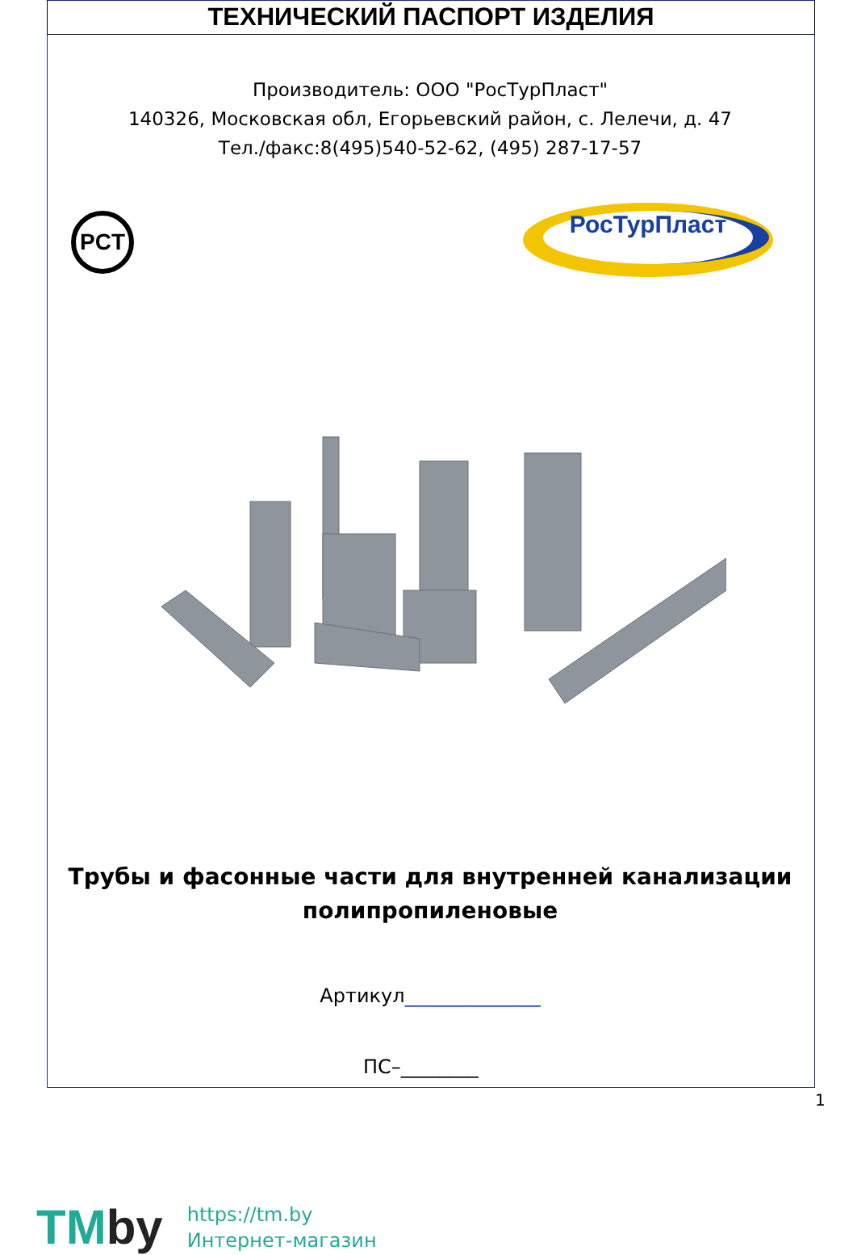ТЕХНИЧЕСКИЙ ПАСПОРТ ИЗДЕЛИЯ
Производитель: ООО "РосТурПласт"
140326, Московская обл, Егорьевский район, с. Лелечи, д. 47
Тел./факс:8(495)540-52-62, (495) 287-17-57
PCT
РосТурПласт
Трубы и фасонные части для внутренней канализации
полипропиленовые
Артикул______________
ПС–________
1
TMby
https://tm.by
Интернет-магазин